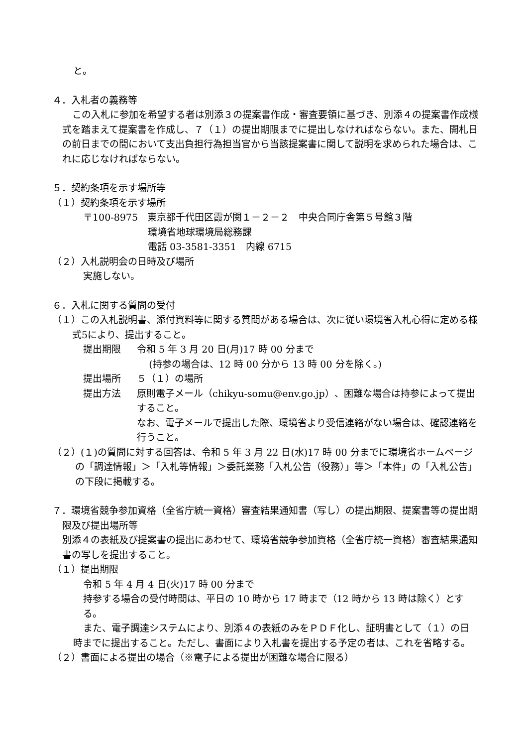と。
４．入札者の義務等
この入札に参加を希望する者は別添３の提案書作成・審査要領に基づき、別添４の提案書作成様式を踏まえて提案書を作成し、７（１）の提出期限までに提出しなければならない。また、開札日の前日までの間において支出負担行為担当官から当該提案書に関して説明を求められた場合は、これに応じなければならない。
５．契約条項を示す場所等
（１）契約条項を示す場所
〒100-8975　東京都千代田区霞が関１－２－２　中央合同庁舎第５号館３階
環境省地球環境局総務課
電話 03-3581-3351　内線 6715
（２）入札説明会の日時及び場所
実施しない。
６．入札に関する質問の受付
（１）この入札説明書、添付資料等に関する質問がある場合は、次に従い環境省入札心得に定める様式5により、提出すること。
提出期限 令和 5 年 3 月 20 日(月)17 時 00 分まで
(持参の場合は、12 時 00 分から 13 時 00 分を除く。)
提出場所 ５（１）の場所
提出方法 原則電子メール（chikyu-somu@env.go.jp）、困難な場合は持参によって提出すること。
なお、電子メールで提出した際、環境省より受信連絡がない場合は、確認連絡を行うこと。
（２）(１)の質問に対する回答は、令和 5 年 3 月 22 日(水)17 時 00 分までに環境省ホームページの「調達情報」＞「入札等情報」＞委託業務「入札公告（役務）」等＞「本件」の「入札公告」の下段に掲載する。
７．環境省競争参加資格（全省庁統一資格）審査結果通知書（写し）の提出期限、提案書等の提出期限及び提出場所等
別添４の表紙及び提案書の提出にあわせて、環境省競争参加資格（全省庁統一資格）審査結果通知書の写しを提出すること。
（１）提出期限
令和 5 年 4 月 4 日(火)17 時 00 分まで
持参する場合の受付時間は、平日の 10 時から 17 時まで（12 時から 13 時は除く）とする。
また、電子調達システムにより、別添４の表紙のみをＰＤＦ化し、証明書として（１）の日時までに提出すること。ただし、書面により入札書を提出する予定の者は、これを省略する。
（２）書面による提出の場合（※電子による提出が困難な場合に限る）